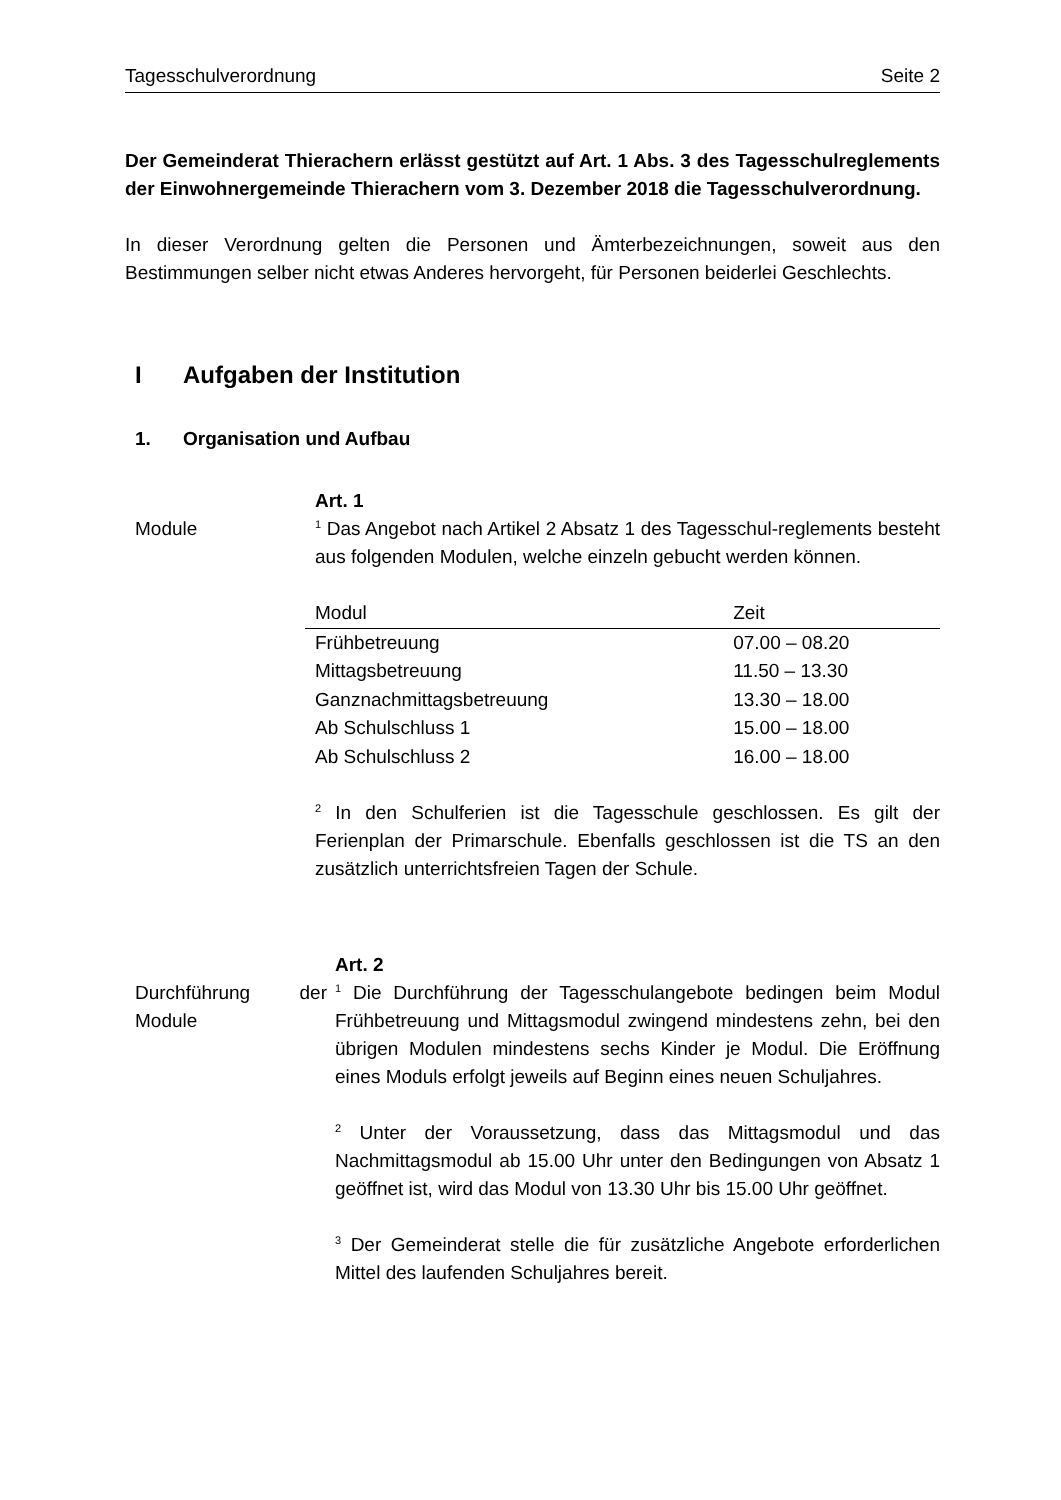Tagesschulverordnung Seite 2
Der Gemeinderat Thierachern erlässt gestützt auf Art. 1 Abs. 3 des Tagesschulreglements der Einwohnergemeinde Thierachern vom 3. Dezember 2018 die Tagesschulverordnung.
In dieser Verordnung gelten die Personen und Ämterbezeichnungen, soweit aus den Bestimmungen selber nicht etwas Anderes hervorgeht, für Personen beiderlei Geschlechts.
I Aufgaben der Institution
1. Organisation und Aufbau
Module Art. 1
<sup>1</sup> Das Angebot nach Artikel 2 Absatz 1 des Tagesschul-reglements besteht aus folgenden Modulen, welche einzeln gebucht werden können.
| Modul | Zeit |
| --- | --- |
| Frühbetreuung | 07.00 – 08.20 |
| Mittagsbetreuung | 11.50 – 13.30 |
| Ganznachmittagsbetreuung | 13.30 – 18.00 |
| Ab Schulschluss 1 | 15.00 – 18.00 |
| Ab Schulschluss 2 | 16.00 – 18.00 |
<sup>2</sup> In den Schulferien ist die Tagesschule geschlossen. Es gilt der Ferienplan der Primarschule. Ebenfalls geschlossen ist die TS an den zusätzlich unterrichtsfreien Tagen der Schule.
Durchführung der Module
Art. 2
<sup>1</sup> Die Durchführung der Tagesschulangebote bedingen beim Modul Frühbetreuung und Mittagsmodul zwingend mindestens zehn, bei den übrigen Modulen mindestens sechs Kinder je Modul. Die Eröffnung eines Moduls erfolgt jeweils auf Beginn eines neuen Schuljahres.
<sup>2</sup> Unter der Voraussetzung, dass das Mittagsmodul und das Nachmittagsmodul ab 15.00 Uhr unter den Bedingungen von Absatz 1 geöffnet ist, wird das Modul von 13.30 Uhr bis 15.00 Uhr geöffnet.
<sup>3</sup> Der Gemeinderat stelle die für zusätzliche Angebote erforderlichen Mittel des laufenden Schuljahres bereit.